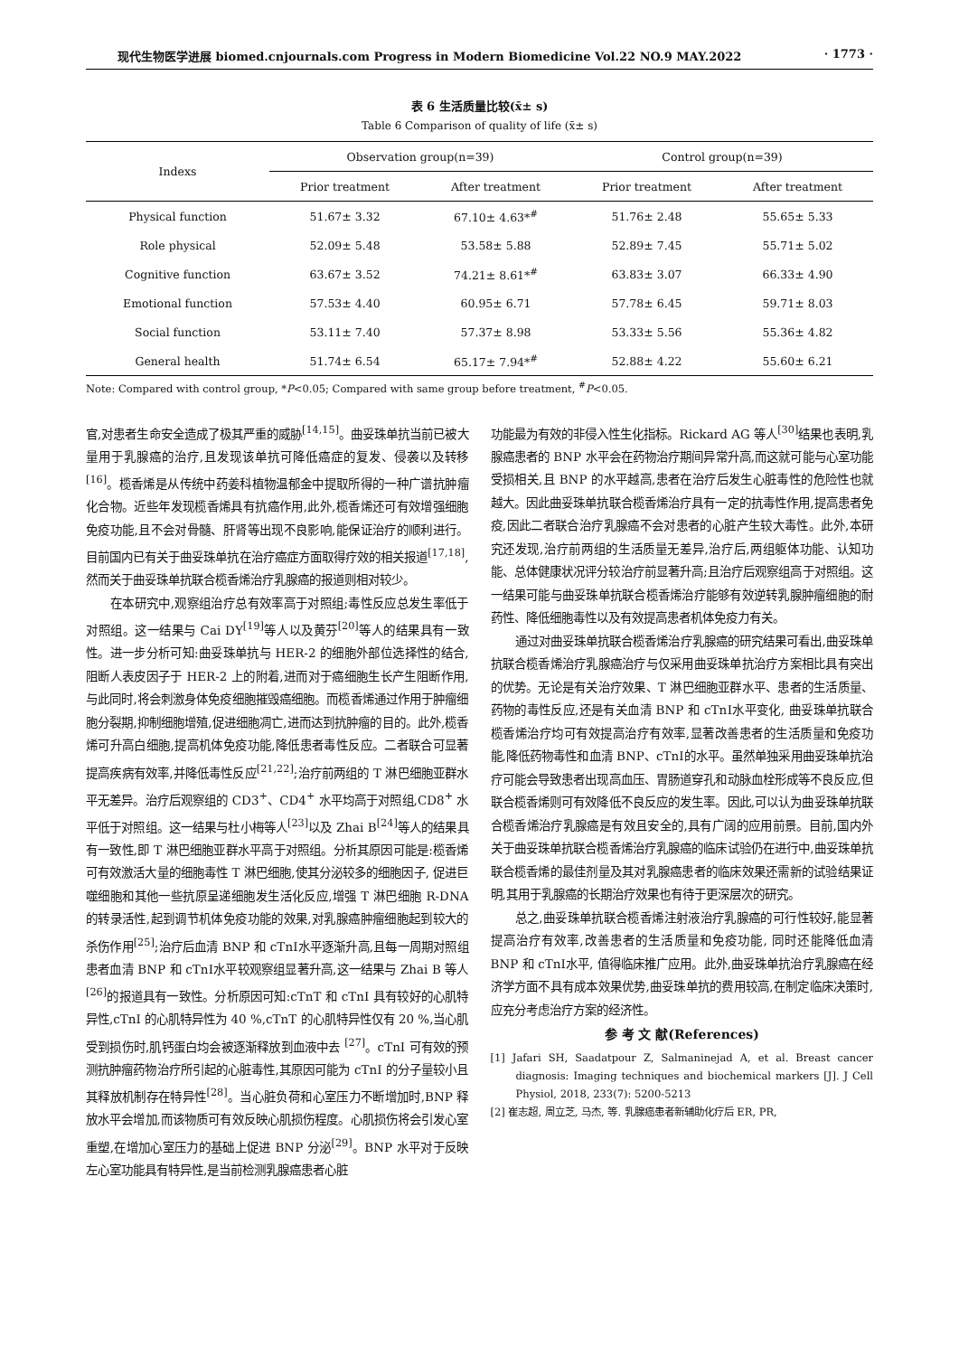现代生物医学进展 biomed.cnjournals.com Progress in Modern Biomedicine Vol.22 NO.9 MAY.2022 · 1773 ·
表 6 生活质量比较(x̄± s)
Table 6 Comparison of quality of life (x̄± s)
| Indexs | Observation group(n=39) | | Control group(n=39) | |
| --- | --- | --- | --- | --- |
| | Prior treatment | After treatment | Prior treatment | After treatment |
| Physical function | 51.67± 3.32 | 67.10± 4.63*<sup>#</sup> | 51.76± 2.48 | 55.65± 5.33 |
| Role physical | 52.09± 5.48 | 53.58± 5.88 | 52.89± 7.45 | 55.71± 5.02 |
| Cognitive function | 63.67± 3.52 | 74.21± 8.61*<sup>#</sup> | 63.83± 3.07 | 66.33± 4.90 |
| Emotional function | 57.53± 4.40 | 60.95± 6.71 | 57.78± 6.45 | 59.71± 8.03 |
| Social function | 53.11± 7.40 | 57.37± 8.98 | 53.33± 5.56 | 55.36± 4.82 |
| General health | 51.74± 6.54 | 65.17± 7.94*<sup>#</sup> | 52.88± 4.22 | 55.60± 6.21 |
Note: Compared with control group, *P<0.05; Compared with same group before treatment, <sup>#</sup>P<0.05.
官,对患者生命安全造成了极其严重的威胁<sup>[14,15]</sup>。曲妥珠单抗当前已被大量用于乳腺癌的治疗,且发现该单抗可降低癌症的复发、侵袭以及转移<sup>[16]</sup>。榄香烯是从传统中药姜科植物温郁金中提取所得的一种广谱抗肿瘤化合物。近些年发现榄香烯具有抗癌作用,此外,榄香烯还可有效增强细胞免疫功能,且不会对骨髓、肝肾等出现不良影响,能保证治疗的顺利进行。目前国内已有关于曲妥珠单抗在治疗癌症方面取得疗效的相关报道<sup>[17,18]</sup>,然而关于曲妥珠单抗联合榄香烯治疗乳腺癌的报道则相对较少。
在本研究中,观察组治疗总有效率高于对照组;毒性反应总发生率低于对照组。这一结果与 Cai DY<sup>[19]</sup>等人以及黄芬<sup>[20]</sup>等人的结果具有一致性。进一步分析可知:曲妥珠单抗与 HER-2 的细胞外部位选择性的结合, 阻断人表皮因子于 HER-2 上的附着,进而对于癌细胞生长产生阻断作用,与此同时,将会刺激身体免疫细胞摧毁癌细胞。而榄香烯通过作用于肿瘤细胞分裂期,抑制细胞增殖,促进细胞凋亡,进而达到抗肿瘤的目的。此外,榄香烯可升高白细胞,提高机体免疫功能,降低患者毒性反应。二者联合可显著提高疾病有效率,并降低毒性反应<sup>[21,22]</sup>;治疗前两组的 T 淋巴细胞亚群水平无差异。治疗后观察组的 CD3<sup>+</sup>、CD4<sup>+</sup> 水平均高于对照组,CD8<sup>+</sup> 水平低于对照组。这一结果与杜小梅等人<sup>[23]</sup>以及 Zhai B<sup>[24]</sup>等人的结果具有一致性,即 T 淋巴细胞亚群水平高于对照组。分析其原因可能是:榄香烯可有效激活大量的细胞毒性 T 淋巴细胞,使其分泌较多的细胞因子, 促进巨噬细胞和其他一些抗原呈递细胞发生活化反应,增强 T 淋巴细胞 R-DNA 的转录活性,起到调节机体免疫功能的效果,对乳腺癌肿瘤细胞起到较大的杀伤作用<sup>[25]</sup>;治疗后血清 BNP 和 cTnⅠ水平逐渐升高,且每一周期对照组患者血清 BNP 和 cTnⅠ水平较观察组显著升高,这一结果与 Zhai B 等人<sup>[26]</sup>的报道具有一致性。分析原因可知:cTnT 和 cTnI 具有较好的心肌特异性,cTnI 的心肌特异性为 40 %,cTnT 的心肌特异性仅有 20 %,当心肌受到损伤时,肌钙蛋白均会被逐渐释放到血液中去 <sup>[27]</sup>。cTnI 可有效的预测抗肿瘤药物治疗所引起的心脏毒性,其原因可能为 cTnI 的分子量较小且其释放机制存在特异性<sup>[28]</sup>。当心脏负荷和心室压力不断增加时,BNP 释放水平会增加,而该物质可有效反映心肌损伤程度。心肌损伤将会引发心室重塑,在增加心室压力的基础上促进 BNP 分泌<sup>[29]</sup>。BNP 水平对于反映左心室功能具有特异性,是当前检测乳腺癌患者心脏
功能最为有效的非侵入性生化指标。Rickard AG 等人<sup>[30]</sup>结果也表明,乳腺癌患者的 BNP 水平会在药物治疗期间异常升高,而这就可能与心室功能受损相关,且 BNP 的水平越高,患者在治疗后发生心脏毒性的危险性也就越大。因此曲妥珠单抗联合榄香烯治疗具有一定的抗毒性作用,提高患者免疫,因此二者联合治疗乳腺癌不会对患者的心脏产生较大毒性。此外,本研究还发现,治疗前两组的生活质量无差异,治疗后,两组躯体功能、认知功能、总体健康状况评分较治疗前显著升高;且治疗后观察组高于对照组。这一结果可能与曲妥珠单抗联合榄香烯治疗能够有效逆转乳腺肿瘤细胞的耐药性、降低细胞毒性以及有效提高患者机体免疫力有关。
通过对曲妥珠单抗联合榄香烯治疗乳腺癌的研究结果可看出,曲妥珠单抗联合榄香烯治疗乳腺癌治疗与仅采用曲妥珠单抗治疗方案相比具有突出的优势。无论是有关治疗效果、T 淋巴细胞亚群水平、患者的生活质量、药物的毒性反应,还是有关血清 BNP 和 cTnⅠ水平变化, 曲妥珠单抗联合榄香烯治疗均可有效提高治疗有效率,显著改善患者的生活质量和免疫功能,降低药物毒性和血清 BNP、cTnⅠ的水平。虽然单独采用曲妥珠单抗治疗可能会导致患者出现高血压、胃肠道穿孔和动脉血栓形成等不良反应,但联合榄香烯则可有效降低不良反应的发生率。因此,可以认为曲妥珠单抗联合榄香烯治疗乳腺癌是有效且安全的,具有广阔的应用前景。目前,国内外关于曲妥珠单抗联合榄香烯治疗乳腺癌的临床试验仍在进行中,曲妥珠单抗联合榄香烯的最佳剂量及其对乳腺癌患者的临床效果还需新的试验结果证明,其用于乳腺癌的长期治疗效果也有待于更深层次的研究。
总之,曲妥珠单抗联合榄香烯注射液治疗乳腺癌的可行性较好,能显著提高治疗有效率,改善患者的生活质量和免疫功能, 同时还能降低血清 BNP 和 cTnⅠ水平, 值得临床推广应用。此外,曲妥珠单抗治疗乳腺癌在经济学方面不具有成本效果优势,曲妥珠单抗的费用较高,在制定临床决策时,应充分考虑治疗方案的经济性。
参 考 文 献(References)
[1] Jafari SH, Saadatpour Z, Salmaninejad A, et al. Breast cancer diagnosis: Imaging techniques and biochemical markers [J]. J Cell Physiol, 2018, 233(7): 5200-5213
[2] 崔志超, 周立芝, 马杰, 等. 乳腺癌患者新辅助化疗后 ER, PR,